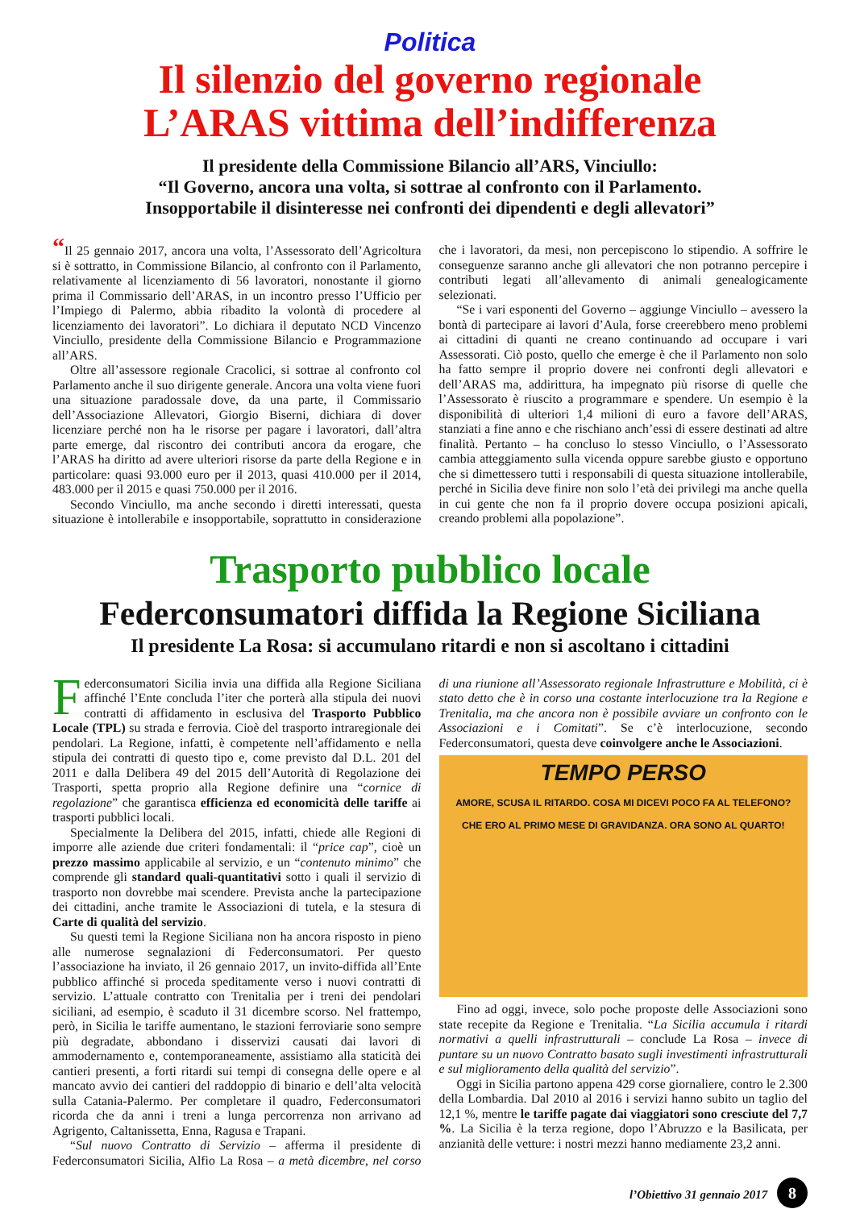Politica
Il silenzio del governo regionale
L’ARAS vittima dell’indifferenza
Il presidente della Commissione Bilancio all’ARS, Vinciullo:
“Il Governo, ancora una volta, si sottrae al confronto con il Parlamento.
Insopportabile il disinteresse nei confronti dei dipendenti e degli allevatori”
“Il 25 gennaio 2017, ancora una volta, l’Assessorato dell’Agricoltura si è sottratto, in Commissione Bilancio, al confronto con il Parlamento, relativamente al licenziamento di 56 lavoratori, nonostante il giorno prima il Commissario dell’ARAS, in un incontro presso l’Ufficio per l’Impiego di Palermo, abbia ribadito la volontà di procedere al licenziamento dei lavoratori”. Lo dichiara il deputato NCD Vincenzo Vinciullo, presidente della Commissione Bilancio e Programmazione all’ARS.
Oltre all’assessore regionale Cracolici, si sottrae al confronto col Parlamento anche il suo dirigente generale. Ancora una volta viene fuori una situazione paradossale dove, da una parte, il Commissario dell’Associazione Allevatori, Giorgio Biserni, dichiara di dover licenziare perché non ha le risorse per pagare i lavoratori, dall’altra parte emerge, dal riscontro dei contributi ancora da erogare, che l’ARAS ha diritto ad avere ulteriori risorse da parte della Regione e in particolare: quasi 93.000 euro per il 2013, quasi 410.000 per il 2014, 483.000 per il 2015 e quasi 750.000 per il 2016.
Secondo Vinciullo, ma anche secondo i diretti interessati, questa situazione è intollerabile e insopportabile, soprattutto in considerazione che i lavoratori, da mesi, non percepiscono lo stipendio. A soffrire le conseguenze saranno anche gli allevatori che non potranno percepire i contributi legati all’allevamento di animali genealogicamente selezionati.
“Se i vari esponenti del Governo – aggiunge Vinciullo – avessero la bontà di partecipare ai lavori d’Aula, forse creerebbero meno problemi ai cittadini di quanti ne creano continuando ad occupare i vari Assessorati. Ciò posto, quello che emerge è che il Parlamento non solo ha fatto sempre il proprio dovere nei confronti degli allevatori e dell’ARAS ma, addirittura, ha impegnato più risorse di quelle che l’Assessorato è riuscito a programmare e spendere. Un esempio è la disponibilità di ulteriori 1,4 milioni di euro a favore dell’ARAS, stanziati a fine anno e che rischiano anch’essi di essere destinati ad altre finalità. Pertanto – ha concluso lo stesso Vinciullo, o l’Assessorato cambia atteggiamento sulla vicenda oppure sarebbe giusto e opportuno che si dimettessero tutti i responsabili di questa situazione intollerabile, perché in Sicilia deve finire non solo l’età dei privilegi ma anche quella in cui gente che non fa il proprio dovere occupa posizioni apicali, creando problemi alla popolazione”.
Trasporto pubblico locale
Federconsumatori diffida la Regione Siciliana
Il presidente La Rosa: si accumulano ritardi e non si ascoltano i cittadini
Federconsumatori Sicilia invia una diffida alla Regione Siciliana affinché l’Ente concluda l’iter che porterà alla stipula dei nuovi contratti di affidamento in esclusiva del Trasporto Pubblico Locale (TPL) su strada e ferrovia. Cioè del trasporto intraregionale dei pendolari. La Regione, infatti, è competente nell’affidamento e nella stipula dei contratti di questo tipo e, come previsto dal D.L. 201 del 2011 e dalla Delibera 49 del 2015 dell’Autorità di Regolazione dei Trasporti, spetta proprio alla Regione definire una “cornice di regolazione” che garantisca efficienza ed economicità delle tariffe ai trasporti pubblici locali.
Specialmente la Delibera del 2015, infatti, chiede alle Regioni di imporre alle aziende due criteri fondamentali: il “price cap”, cioè un prezzo massimo applicabile al servizio, e un “contenuto minimo” che comprende gli standard quali-quantitativi sotto i quali il servizio di trasporto non dovrebbe mai scendere. Prevista anche la partecipazione dei cittadini, anche tramite le Associazioni di tutela, e la stesura di Carte di qualità del servizio.
Su questi temi la Regione Siciliana non ha ancora risposto in pieno alle numerose segnalazioni di Federconsumatori. Per questo l’associazione ha inviato, il 26 gennaio 2017, un invito-diffida all’Ente pubblico affinché si proceda speditamente verso i nuovi contratti di servizio. L’attuale contratto con Trenitalia per i treni dei pendolari siciliani, ad esempio, è scaduto il 31 dicembre scorso. Nel frattempo, però, in Sicilia le tariffe aumentano, le stazioni ferroviarie sono sempre più degradate, abbondano i disservizi causati dai lavori di ammodernamento e, contemporaneamente, assistiamo alla staticità dei cantieri presenti, a forti ritardi sui tempi di consegna delle opere e al mancato avvio dei cantieri del raddoppio di binario e dell’alta velocità sulla Catania-Palermo. Per completare il quadro, Federconsumatori ricorda che da anni i treni a lunga percorrenza non arrivano ad Agrigento, Caltanissetta, Enna, Ragusa e Trapani.
“Sul nuovo Contratto di Servizio – afferma il presidente di Federconsumatori Sicilia, Alfio La Rosa – a metà dicembre, nel corso di una riunione all’Assessorato regionale Infrastrutture e Mobilità, ci è stato detto che è in corso una costante interlocuzione tra la Regione e Trenitalia, ma che ancora non è possibile avviare un confronto con le Associazioni e i Comitati”. Se c’è interlocuzione, secondo Federconsumatori, questa deve coinvolgere anche le Associazioni.
TEMPO PERSO
AMORE, SCUSA IL RITARDO. COSA MI DICEVI POCO FA AL TELEFONO?
CHE ERO AL PRIMO MESE DI GRAVIDANZA. ORA SONO AL QUARTO!
Fino ad oggi, invece, solo poche proposte delle Associazioni sono state recepite da Regione e Trenitalia. “La Sicilia accumula i ritardi normativi a quelli infrastrutturali – conclude La Rosa – invece di puntare su un nuovo Contratto basato sugli investimenti infrastrutturali e sul miglioramento della qualità del servizio”.
Oggi in Sicilia partono appena 429 corse giornaliere, contro le 2.300 della Lombardia. Dal 2010 al 2016 i servizi hanno subito un taglio del 12,1 %, mentre le tariffe pagate dai viaggiatori sono cresciute del 7,7 %. La Sicilia è la terza regione, dopo l’Abruzzo e la Basilicata, per anzianità delle vetture: i nostri mezzi hanno mediamente 23,2 anni.
l’Obiettivo 31 gennaio 2017 8